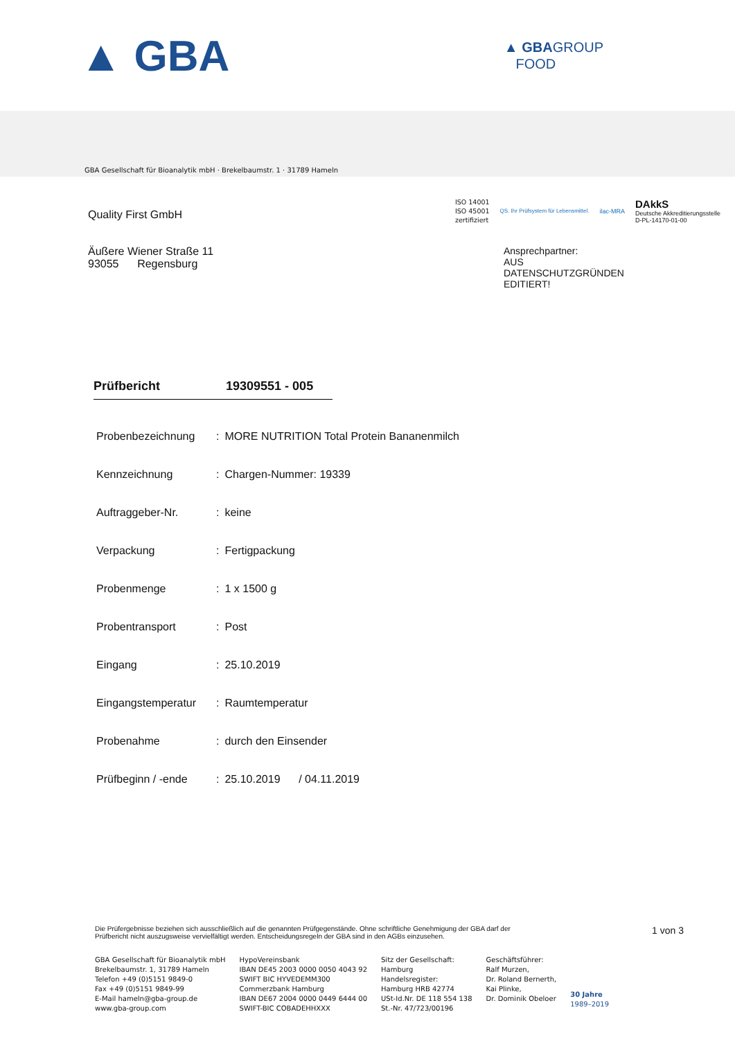▲ GBA
▲ GBAGROUP
FOOD
GBA Gesellschaft für Bioanalytik mbH · Brekelbaumstr. 1 · 31789 Hameln
Quality First GmbH
Äußere Wiener Straße 11
93055 Regensburg
ISO 14001
ISO 45001
zertifiziert
QS. Ihr Prüfsystem für Lebensmittel.
ilac-MRA
DAkkS
Deutsche Akkreditierungsstelle
D-PL-14170-01-00
Ansprechpartner:
AUS
DATENSCHUTZGRÜNDEN
EDITIERT!
Prüfbericht 19309551 - 005
| Probenbezeichnung | : | MORE NUTRITION Total Protein Bananenmilch |
| Kennzeichnung | : | Chargen-Nummer: 19339 |
| Auftraggeber-Nr. | : | keine |
| Verpackung | : | Fertigpackung |
| Probenmenge | : | 1 x 1500 g |
| Probentransport | : | Post |
| Eingang | : | 25.10.2019 |
| Eingangstemperatur | : | Raumtemperatur |
| Probenahme | : | durch den Einsender |
| Prüfbeginn / -ende | : | 25.10.2019 / 04.11.2019 |
Die Prüfergebnisse beziehen sich ausschließlich auf die genannten Prüfgegenstände. Ohne schriftliche Genehmigung der GBA darf der Prüfbericht nicht auszugsweise vervielfältigt werden. Entscheidungsregeln der GBA sind in den AGBs einzusehen.
1 von 3
GBA Gesellschaft für Bioanalytik mbH
Brekelbaumstr. 1, 31789 Hameln
Telefon +49 (0)5151 9849-0
Fax +49 (0)5151 9849-99
E-Mail hameln@gba-group.de
www.gba-group.com
HypoVereinsbank
IBAN DE45 2003 0000 0050 4043 92
SWIFT BIC HYVEDEMM300
Commerzbank Hamburg
IBAN DE67 2004 0000 0449 6444 00
SWIFT-BIC COBADEHHXXX
Sitz der Gesellschaft:
Hamburg
Handelsregister:
Hamburg HRB 42774
USt-Id.Nr. DE 118 554 138
St.-Nr. 47/723/00196
Geschäftsführer:
Ralf Murzen,
Dr. Roland Bernerth,
Kai Plinke,
Dr. Dominik Obeloer
30 Jahre
1989–2019